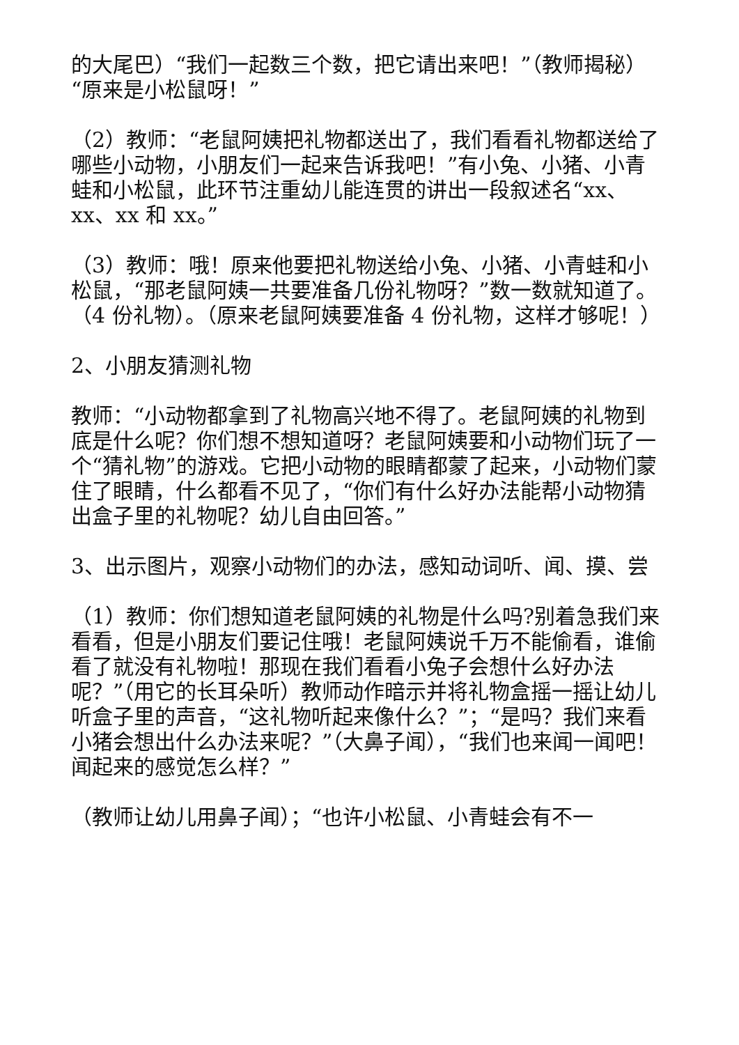的大尾巴）“我们一起数三个数，把它请出来吧！”（教师揭秘）“原来是小松鼠呀！”
（2）教师：“老鼠阿姨把礼物都送出了，我们看看礼物都送给了哪些小动物，小朋友们一起来告诉我吧！”有小兔、小猪、小青蛙和小松鼠，此环节注重幼儿能连贯的讲出一段叙述名“xx、xx、xx 和 xx。”
（3）教师：哦！原来他要把礼物送给小兔、小猪、小青蛙和小松鼠，“那老鼠阿姨一共要准备几份礼物呀？”数一数就知道了。（4 份礼物）。（原来老鼠阿姨要准备 4 份礼物，这样才够呢！）
2、小朋友猜测礼物
教师：“小动物都拿到了礼物高兴地不得了。老鼠阿姨的礼物到底是什么呢？你们想不想知道呀？老鼠阿姨要和小动物们玩了一个“猜礼物”的游戏。它把小动物的眼睛都蒙了起来，小动物们蒙住了眼睛，什么都看不见了，“你们有什么好办法能帮小动物猜出盒子里的礼物呢？幼儿自由回答。”
3、出示图片，观察小动物们的办法，感知动词听、闻、摸、尝
（1）教师：你们想知道老鼠阿姨的礼物是什么吗?别着急我们来看看，但是小朋友们要记住哦！老鼠阿姨说千万不能偷看，谁偷看了就没有礼物啦！那现在我们看看小兔子会想什么好办法呢？”（用它的长耳朵听）教师动作暗示并将礼物盒摇一摇让幼儿听盒子里的声音，“这礼物听起来像什么？”；“是吗？我们来看小猪会想出什么办法来呢？”（大鼻子闻），“我们也来闻一闻吧！闻起来的感觉怎么样？”
（教师让幼儿用鼻子闻）；“也许小松鼠、小青蛙会有不一